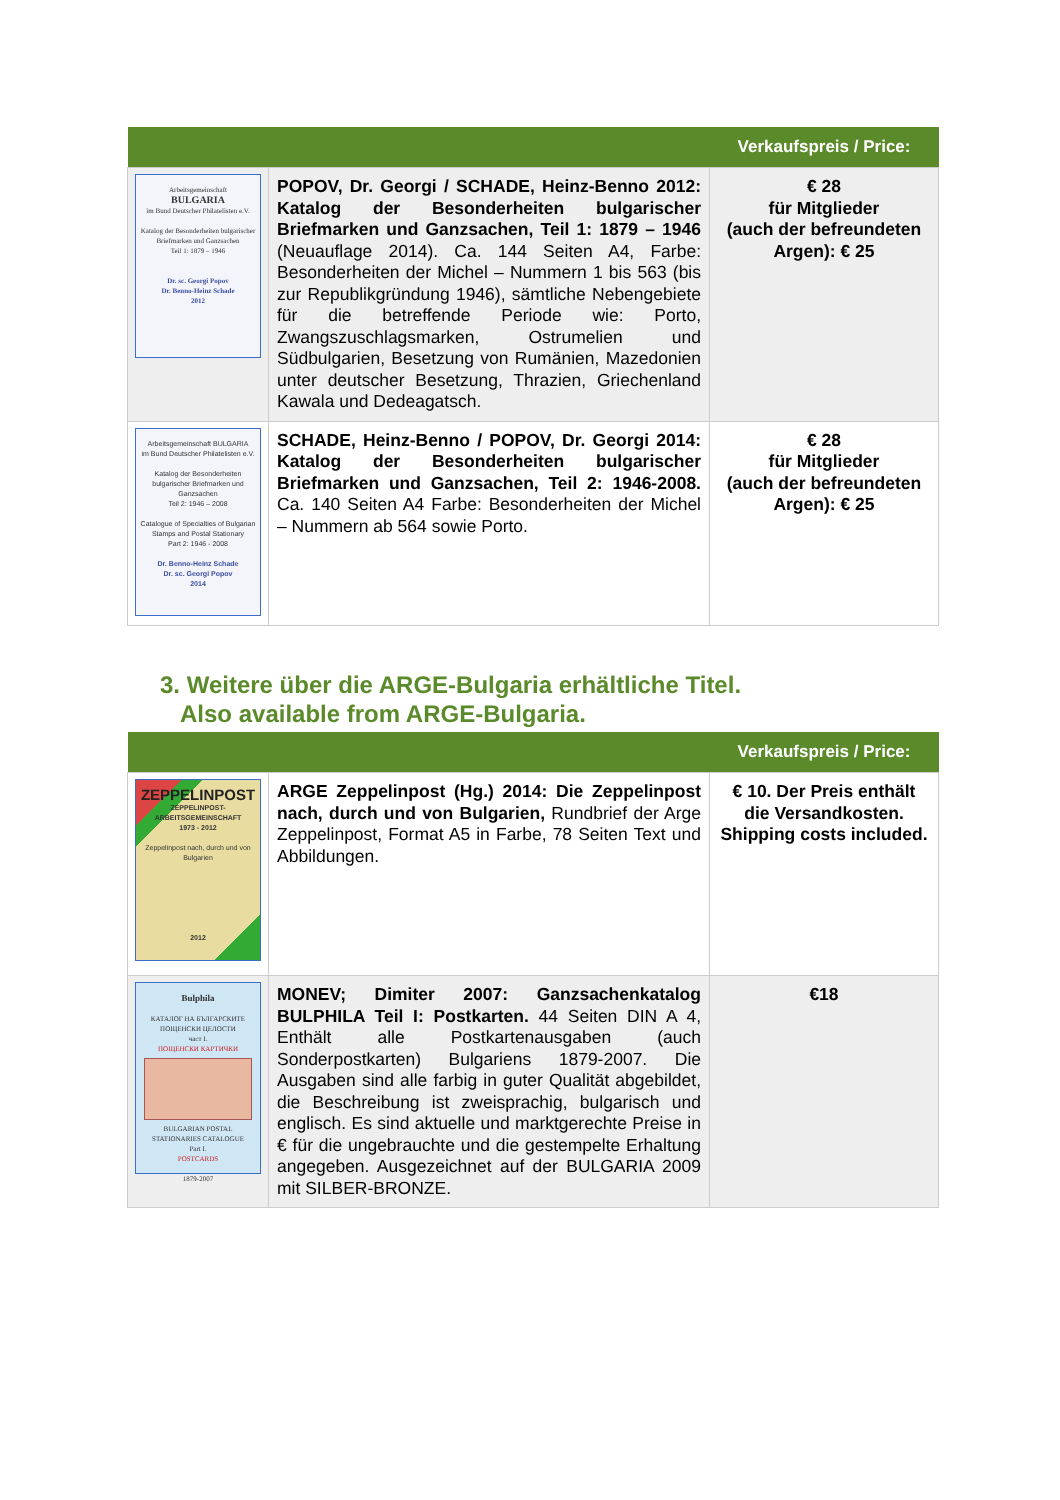| | | Verkaufspreis / Price: |
| --- | --- | --- |
| Arbeitsgemeinschaft BULGARIA im Bund Deutscher Philatelisten e.V. Katalog der Besonderheiten bulgarischer Briefmarken und Ganzsachen Teil 1: 1879 – 1946 Dr. sc. Georgi Popov Dr. Benno-Heinz Schade 2012 | POPOV, Dr. Georgi / SCHADE, Heinz-Benno 2012: Katalog der Besonderheiten bulgarischer Briefmarken und Ganzsachen, Teil 1: 1879 – 1946 (Neuauflage 2014). Ca. 144 Seiten A4, Farbe: Besonderheiten der Michel – Nummern 1 bis 563 (bis zur Republikgründung 1946), sämtliche Nebengebiete für die betreffende Periode wie: Porto, Zwangszuschlagsmarken, Ostrumelien und Südbulgarien, Besetzung von Rumänien, Mazedonien unter deutscher Besetzung, Thrazien, Griechenland Kawala und Dedeagatsch. | € 28 für Mitglieder (auch der befreundeten Argen): € 25 |
| Arbeitsgemeinschaft BULGARIA im Bund Deutscher Philatelisten e.V. Katalog der Besonderheiten bulgarischer Briefmarken und Ganzsachen Teil 2: 1946 – 2008 Catalogue of Specialties of Bulgarian Stamps and Postal Stationary Part 2: 1946 - 2008 Dr. Benno-Heinz Schade Dr. sc. Georgi Popov 2014 | SCHADE, Heinz-Benno / POPOV, Dr. Georgi 2014: Katalog der Besonderheiten bulgarischer Briefmarken und Ganzsachen, Teil 2: 1946-2008. Ca. 140 Seiten A4 Farbe: Besonderheiten der Michel – Nummern ab 564 sowie Porto. | € 28 für Mitglieder (auch der befreundeten Argen): € 25 |
3. Weitere über die ARGE-Bulgaria erhältliche Titel.
Also available from ARGE-Bulgaria.
| | | Verkaufspreis / Price: |
| --- | --- | --- |
| ZEPPELINPOST ZEPPELINPOST-ARBEITSGEMEINSCHAFT 1973 - 2012 Zeppelinpost nach, durch und von Bulgarien 2012 | ARGE Zeppelinpost (Hg.) 2014: Die Zeppelinpost nach, durch und von Bulgarien, Rundbrief der Arge Zeppelinpost, Format A5 in Farbe, 78 Seiten Text und Abbildungen. | € 10. Der Preis enthält die Versandkosten. Shipping costs included. |
| Bulphila КАТАЛОГ НА БЪЛГАРСКИТЕ ПОЩЕНСКИ ЦЕЛОСТИ част I. ПОЩЕНСКИ КАРТИЧКИ BULGARIAN POSTAL STATIONARIES CATALOGUE Part I. POSTCARDS 1879-2007 | MONEV; Dimiter 2007: Ganzsachenkatalog BULPHILA Teil I: Postkarten. 44 Seiten DIN A 4, Enthält alle Postkartenausgaben (auch Sonderpostkarten) Bulgariens 1879-2007. Die Ausgaben sind alle farbig in guter Qualität abgebildet, die Beschreibung ist zweisprachig, bulgarisch und englisch. Es sind aktuelle und marktgerechte Preise in € für die ungebrauchte und die gestempelte Erhaltung angegeben. Ausgezeichnet auf der BULGARIA 2009 mit SILBER-BRONZE. | €18 |